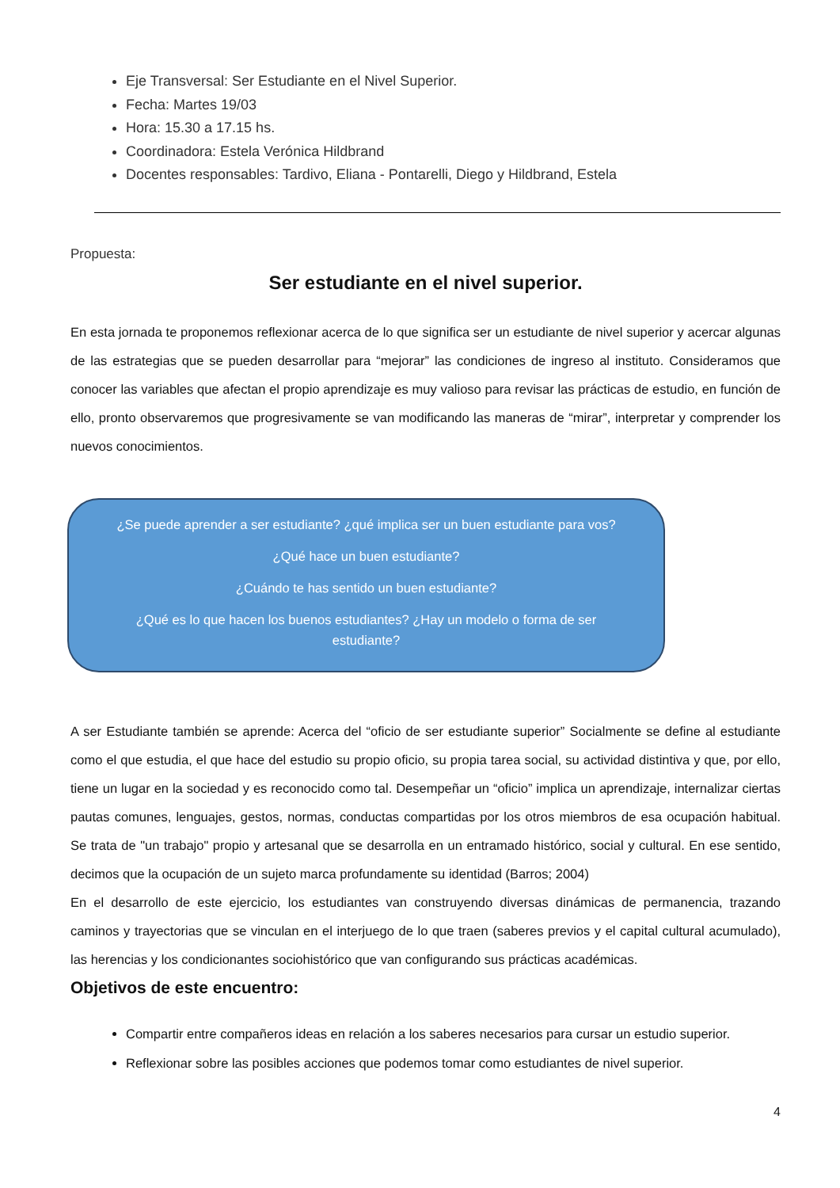Eje Transversal: Ser Estudiante en el Nivel Superior.
Fecha: Martes 19/03
Hora: 15.30 a 17.15 hs.
Coordinadora: Estela Verónica Hildbrand
Docentes responsables: Tardivo, Eliana - Pontarelli, Diego y Hildbrand, Estela
Propuesta:
Ser estudiante en el nivel superior.
En esta jornada te proponemos reflexionar acerca de lo que significa ser un estudiante de nivel superior y acercar algunas de las estrategias que se pueden desarrollar para “mejorar” las condiciones de ingreso al instituto. Consideramos que conocer las variables que afectan el propio aprendizaje es muy valioso para revisar las prácticas de estudio, en función de ello, pronto observaremos que progresivamente se van modificando las maneras de “mirar”, interpretar y comprender los nuevos conocimientos.
¿Se puede aprender a ser estudiante? ¿qué implica ser un buen estudiante para vos?
¿Qué hace un buen estudiante?
¿Cuándo te has sentido un buen estudiante?
¿Qué es lo que hacen los buenos estudiantes? ¿Hay un modelo o forma de ser
estudiante?
A ser Estudiante también se aprende: Acerca del “oficio de ser estudiante superior” Socialmente se define al estudiante como el que estudia, el que hace del estudio su propio oficio, su propia tarea social, su actividad distintiva y que, por ello, tiene un lugar en la sociedad y es reconocido como tal. Desempeñar un “oficio” implica un aprendizaje, internalizar ciertas pautas comunes, lenguajes, gestos, normas, conductas compartidas por los otros miembros de esa ocupación habitual. Se trata de "un trabajo" propio y artesanal que se desarrolla en un entramado histórico, social y cultural. En ese sentido, decimos que la ocupación de un sujeto marca profundamente su identidad (Barros; 2004)
En el desarrollo de este ejercicio, los estudiantes van construyendo diversas dinámicas de permanencia, trazando caminos y trayectorias que se vinculan en el interjuego de lo que traen (saberes previos y el capital cultural acumulado), las herencias y los condicionantes sociohistórico que van configurando sus prácticas académicas.
Objetivos de este encuentro:
Compartir entre compañeros ideas en relación a los saberes necesarios para cursar un estudio superior.
Reflexionar sobre las posibles acciones que podemos tomar como estudiantes de nivel superior.
4